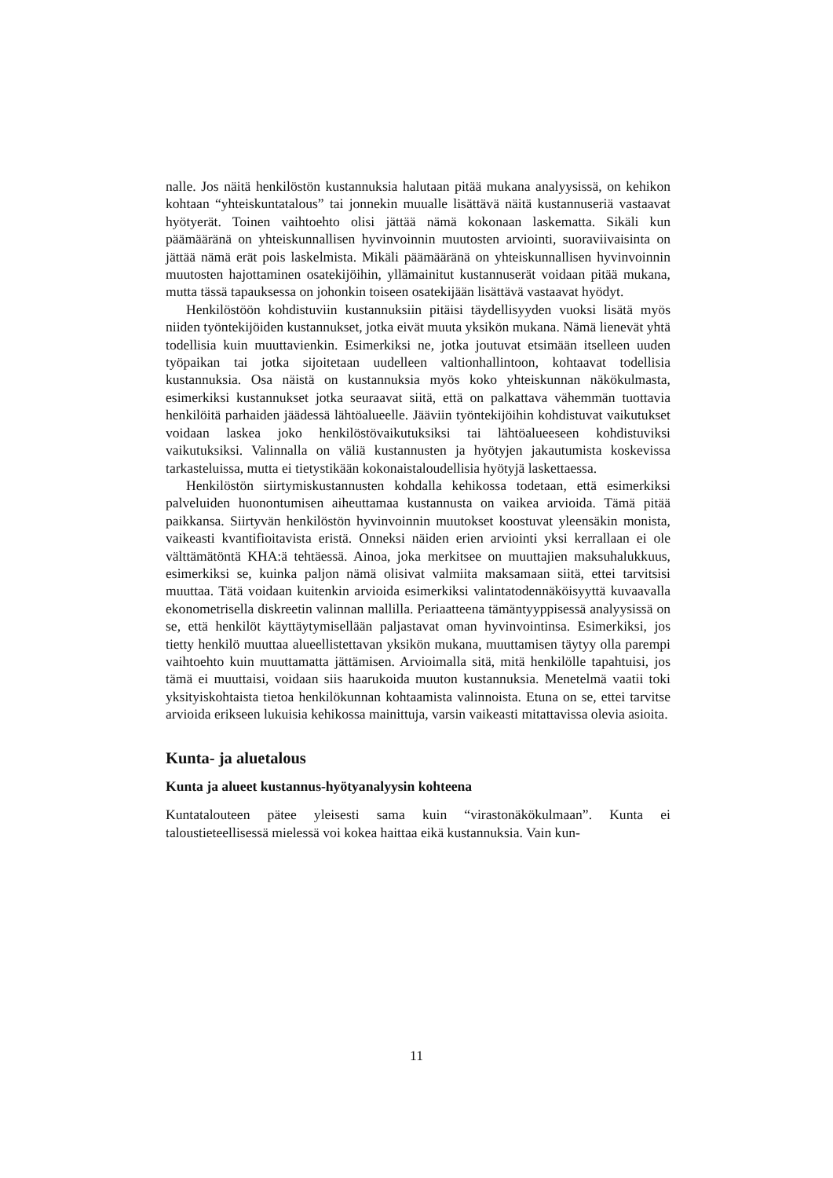nalle. Jos näitä henkilöstön kustannuksia halutaan pitää mukana analyysissä, on kehikon kohtaan “yhteiskuntatalous” tai jonnekin muualle lisättävä näitä kustannuseriä vastaavat hyötyerät. Toinen vaihtoehto olisi jättää nämä kokonaan laskematta. Sikäli kun päämääränä on yhteiskunnallisen hyvinvoinnin muutosten arviointi, suoraviivaisinta on jättää nämä erät pois laskelmista. Mikäli päämääränä on yhteiskunnallisen hyvinvoinnin muutosten hajottaminen osatekijöihin, yllämainitut kustannuserät voidaan pitää mukana, mutta tässä tapauksessa on johonkin toiseen osatekijään lisättävä vastaavat hyödyt.
Henkilöstöön kohdistuviin kustannuksiin pitäisi täydellisyyden vuoksi lisätä myös niiden työntekijöiden kustannukset, jotka eivät muuta yksikön mukana. Nämä lienevät yhtä todellisia kuin muuttavienkin. Esimerkiksi ne, jotka joutuvat etsimään itselleen uuden työpaikan tai jotka sijoitetaan uudelleen valtionhallintoon, kohtaavat todellisia kustannuksia. Osa näistä on kustannuksia myös koko yhteiskunnan näkökulmasta, esimerkiksi kustannukset jotka seuraavat siitä, että on palkattava vähemmän tuottavia henkilöitä parhaiden jäädessä lähtöalueelle. Jääviin työntekijöihin kohdistuvat vaikutukset voidaan laskea joko henkilöstövaikutuksiksi tai lähtöalueeseen kohdistuviksi vaikutuksiksi. Valinnalla on väliä kustannusten ja hyötyjen jakautumista koskevissa tarkasteluissa, mutta ei tietystikään kokonaistaloudellisia hyötyjä laskettaessa.
Henkilöstön siirtymiskustannusten kohdalla kehikossa todetaan, että esimerkiksi palveluiden huonontumisen aiheuttamaa kustannusta on vaikea arvioida. Tämä pitää paikkansa. Siirtyvän henkilöstön hyvinvoinnin muutokset koostuvat yleensäkin monista, vaikeasti kvantifioitavista eristä. Onneksi näiden erien arviointi yksi kerrallaan ei ole välttämätöntä KHA:ä tehtäessä. Ainoa, joka merkitsee on muuttajien maksuhalukkuus, esimerkiksi se, kuinka paljon nämä olisivat valmiita maksamaan siitä, ettei tarvitsisi muuttaa. Tätä voidaan kuitenkin arvioida esimerkiksi valintatodennäköisyyttä kuvaavalla ekonometrisella diskreetin valinnan mallilla. Periaatteena tämäntyyppisessä analyysissä on se, että henkilöt käyttäytymisellään paljastavat oman hyvinvointinsa. Esimerkiksi, jos tietty henkilö muuttaa alueellistettavan yksikön mukana, muuttamisen täytyy olla parempi vaihtoehto kuin muuttamatta jättämisen. Arvioimalla sitä, mitä henkilölle tapahtuisi, jos tämä ei muuttaisi, voidaan siis haarukoida muuton kustannuksia. Menetelmä vaatii toki yksityiskohtaista tietoa henkilökunnan kohtaamista valinnoista. Etuna on se, ettei tarvitse arvioida erikseen lukuisia kehikossa mainittuja, varsin vaikeasti mitattavissa olevia asioita.
Kunta- ja aluetalous
Kunta ja alueet kustannus-hyötyanalyysin kohteena
Kuntatalouteen pätee yleisesti sama kuin “virastonäkökulmaan”. Kunta ei taloustieteellisessä mielessä voi kokea haittaa eikä kustannuksia. Vain kun-
11